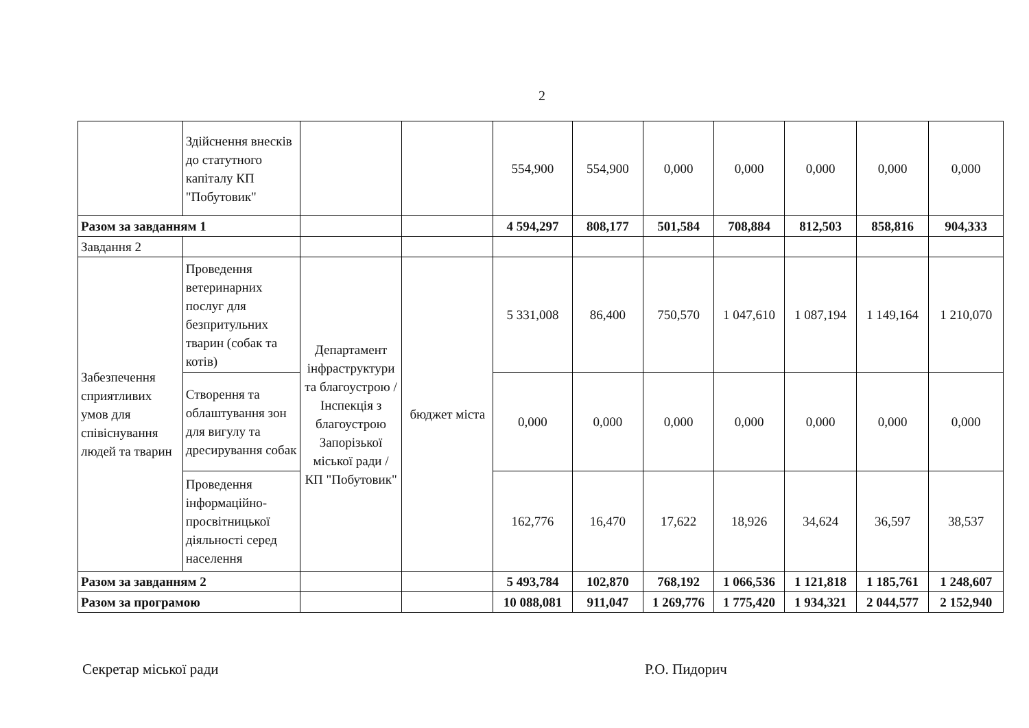2
| | Здійснення внесків до статутного капіталу КП "Побутовик" | | | 554,900 | 554,900 | 0,000 | 0,000 | 0,000 | 0,000 | 0,000 |
| Разом за завданням 1 | | | | 4 594,297 | 808,177 | 501,584 | 708,884 | 812,503 | 858,816 | 904,333 |
| Завдання 2 | | | | | | | | | | |
| Забезпечення сприятливих умов для співіснування людей та тварин | Проведення ветеринарних послуг для безпритульних тварин (собак та котів) | Департамент інфраструктури та благоустрою / Інспекція з благоустрою Запорізької міської ради / КП "Побутовик" | бюджет міста | 5 331,008 | 86,400 | 750,570 | 1 047,610 | 1 087,194 | 1 149,164 | 1 210,070 |
| | Створення та облаштування зон для вигулу та дресирування собак | | | 0,000 | 0,000 | 0,000 | 0,000 | 0,000 | 0,000 | 0,000 |
| | Проведення інформаційно-просвітницької діяльності серед населення | | | 162,776 | 16,470 | 17,622 | 18,926 | 34,624 | 36,597 | 38,537 |
| Разом за завданням 2 | | | | 5 493,784 | 102,870 | 768,192 | 1 066,536 | 1 121,818 | 1 185,761 | 1 248,607 |
| Разом за програмою | | | | 10 088,081 | 911,047 | 1 269,776 | 1 775,420 | 1 934,321 | 2 044,577 | 2 152,940 |
Секретар міської ради Р.О. Пидорич